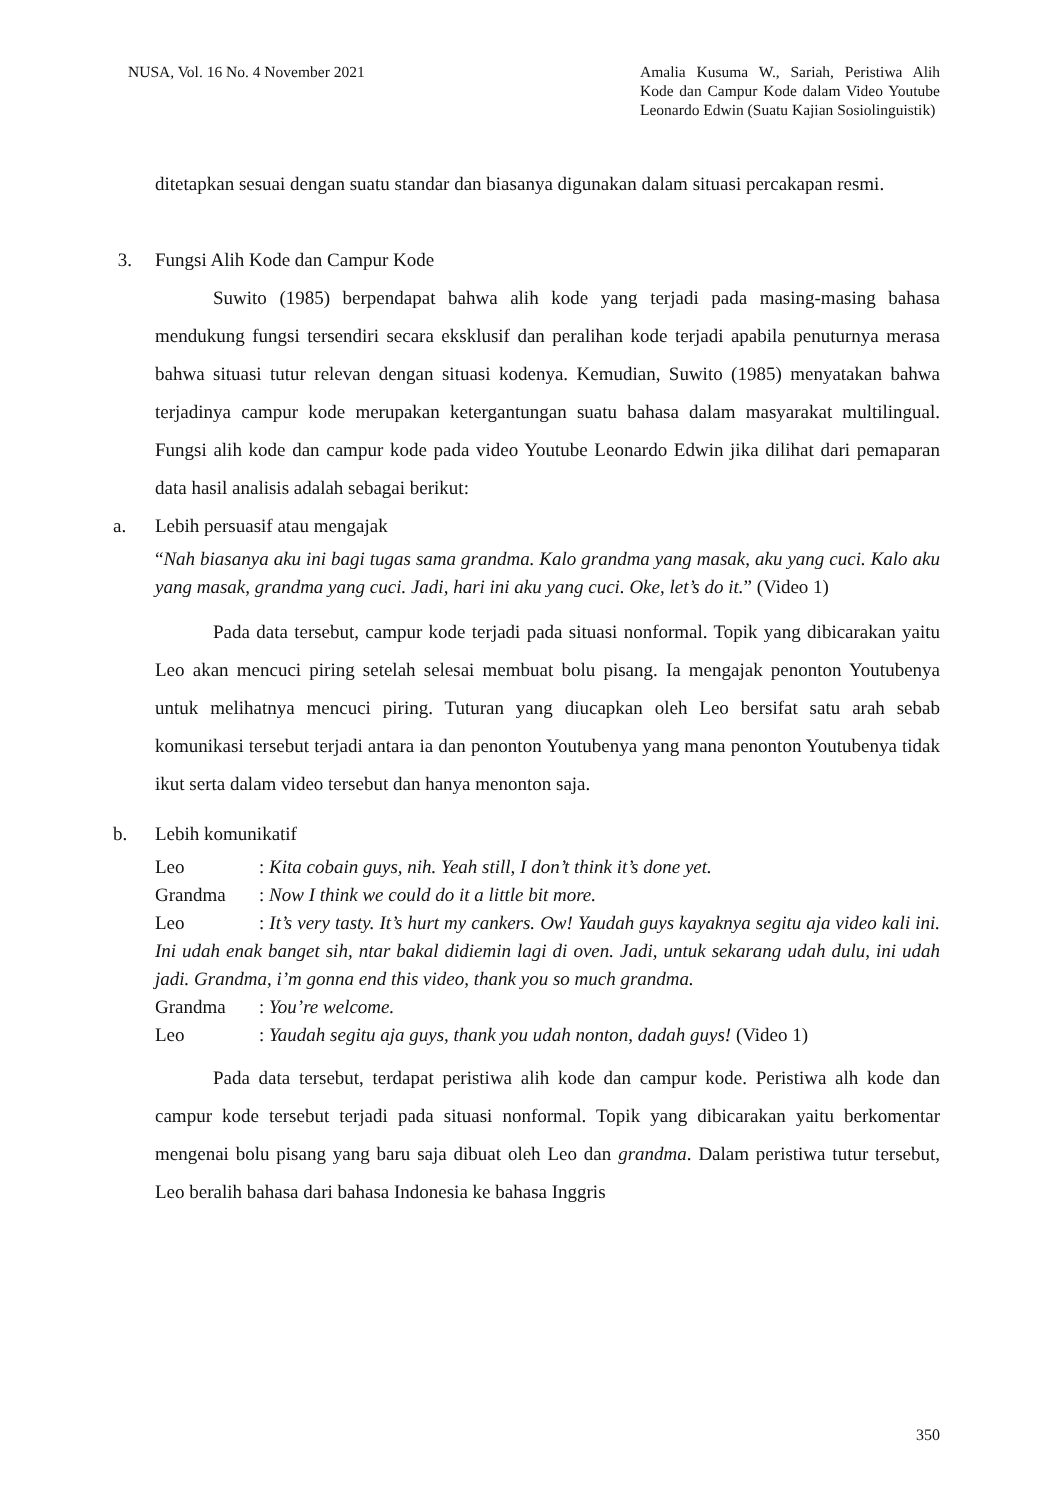NUSA, Vol. 16 No. 4 November 2021
Amalia Kusuma W., Sariah, Peristiwa Alih Kode dan Campur Kode dalam Video Youtube Leonardo Edwin (Suatu Kajian Sosiolinguistik)
ditetapkan sesuai dengan suatu standar dan biasanya digunakan dalam situasi percakapan resmi.
3. Fungsi Alih Kode dan Campur Kode
Suwito (1985) berpendapat bahwa alih kode yang terjadi pada masing-masing bahasa mendukung fungsi tersendiri secara eksklusif dan peralihan kode terjadi apabila penuturnya merasa bahwa situasi tutur relevan dengan situasi kodenya. Kemudian, Suwito (1985) menyatakan bahwa terjadinya campur kode merupakan ketergantungan suatu bahasa dalam masyarakat multilingual. Fungsi alih kode dan campur kode pada video Youtube Leonardo Edwin jika dilihat dari pemaparan data hasil analisis adalah sebagai berikut:
a. Lebih persuasif atau mengajak
“Nah biasanya aku ini bagi tugas sama grandma. Kalo grandma yang masak, aku yang cuci. Kalo aku yang masak, grandma yang cuci. Jadi, hari ini aku yang cuci. Oke, let’s do it.” (Video 1)
Pada data tersebut, campur kode terjadi pada situasi nonformal. Topik yang dibicarakan yaitu Leo akan mencuci piring setelah selesai membuat bolu pisang. Ia mengajak penonton Youtubenya untuk melihatnya mencuci piring. Tuturan yang diucapkan oleh Leo bersifat satu arah sebab komunikasi tersebut terjadi antara ia dan penonton Youtubenya yang mana penonton Youtubenya tidak ikut serta dalam video tersebut dan hanya menonton saja.
b. Lebih komunikatif
Leo: Kita cobain guys, nih. Yeah still, I don’t think it’s done yet.
Grandma: Now I think we could do it a little bit more.
Leo: It’s very tasty. It’s hurt my cankers. Ow! Yaudah guys kayaknya segitu aja video kali ini. Ini udah enak banget sih, ntar bakal didiemin lagi di oven. Jadi, untuk sekarang udah dulu, ini udah jadi. Grandma, i’m gonna end this video, thank you so much grandma.
Grandma: You’re welcome.
Leo: Yaudah segitu aja guys, thank you udah nonton, dadah guys! (Video 1)
Pada data tersebut, terdapat peristiwa alih kode dan campur kode. Peristiwa alh kode dan campur kode tersebut terjadi pada situasi nonformal. Topik yang dibicarakan yaitu berkomentar mengenai bolu pisang yang baru saja dibuat oleh Leo dan grandma. Dalam peristiwa tutur tersebut, Leo beralih bahasa dari bahasa Indonesia ke bahasa Inggris
350